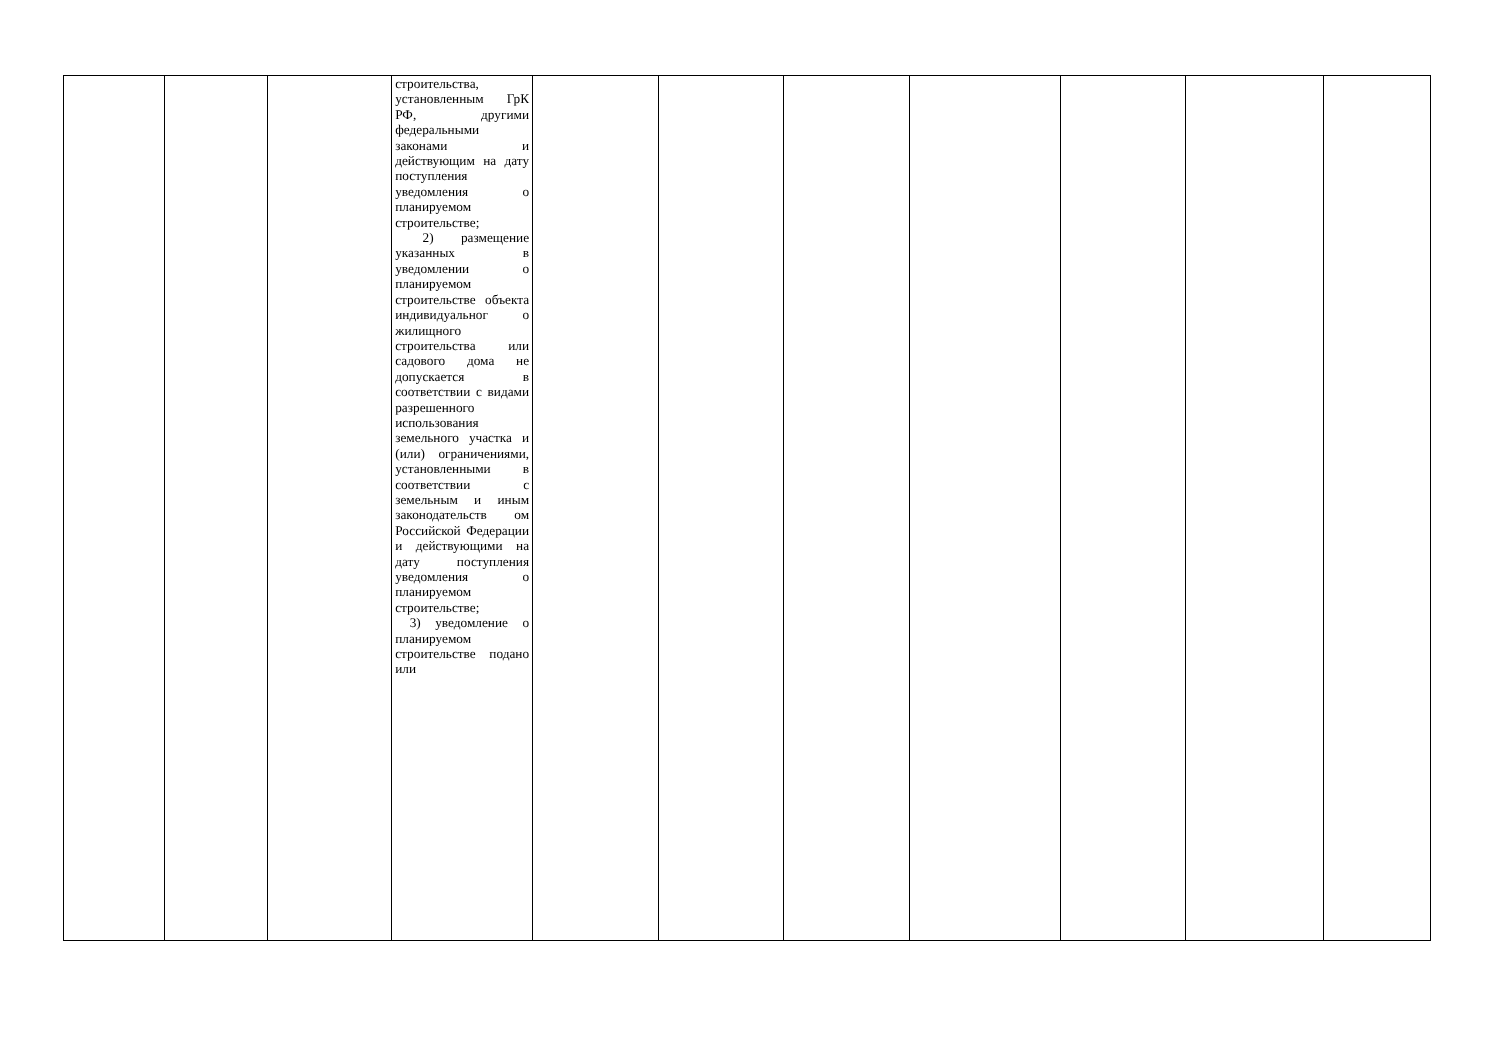| | | | строительства, установленным ГрК РФ, другими федеральными законами и действующим на дату поступления уведомления о планируемом строительстве; 2) размещение указанных в уведомлении о планируемом строительстве объекта индивидуальног о жилищного строительства или садового дома не допускается в соответствии с видами разрешенного использования земельного участка и (или) ограничениями, установленными в соответствии с земельным и иным законодательств ом Российской Федерации и действующими на дату поступления уведомления о планируемом строительстве; 3) уведомление о планируемом строительстве подано или | | | | | | | |